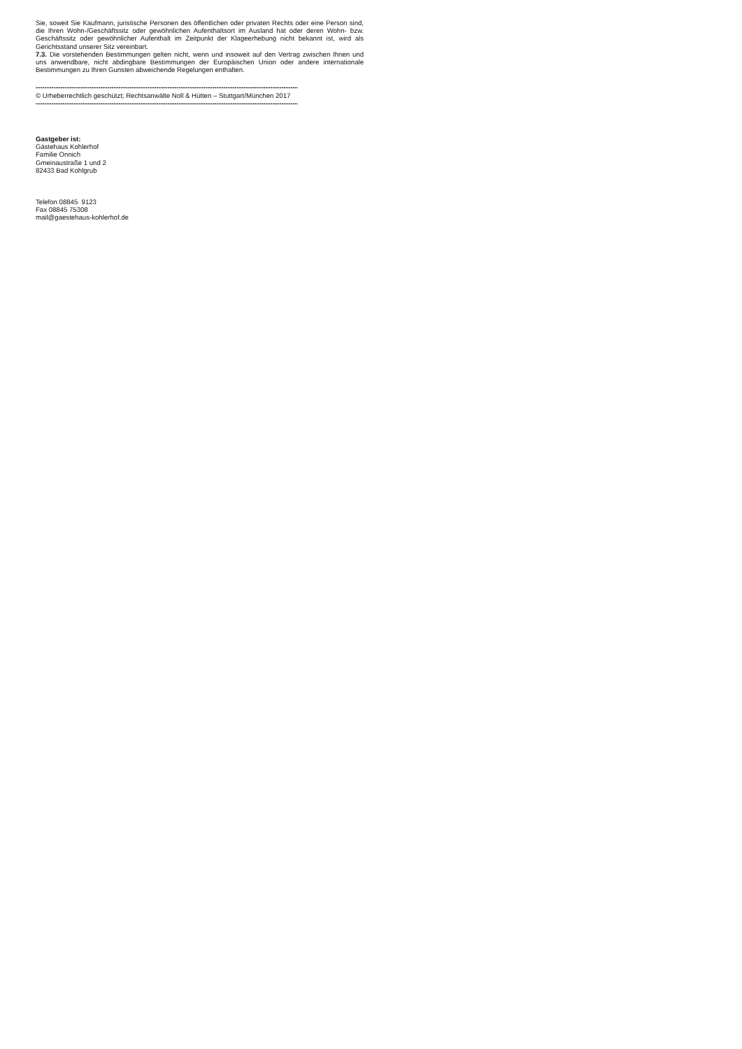Sie, soweit Sie Kaufmann, juristische Personen des öffentlichen oder privaten Rechts oder eine Person sind, die Ihren Wohn-/Geschäftssitz oder gewöhnlichen Aufenthaltsort im Ausland hat oder deren Wohn- bzw. Geschäftssitz oder gewöhnlicher Aufenthalt im Zeitpunkt der Klageerhebung nicht bekannt ist, wird als Gerichtsstand unserer Sitz vereinbart.
7.3. Die vorstehenden Bestimmungen gelten nicht, wenn und insoweit auf den Vertrag zwischen Ihnen und uns anwendbare, nicht abdingbare Bestimmungen der Europäischen Union oder andere internationale Bestimmungen zu Ihren Gunsten abweichende Regelungen enthalten.
----------------------------------------------------------------------------------------------------------------------------------------
© Urheberrechtlich geschützt; Rechtsanwälte Noll & Hütten – Stuttgart/München 2017
----------------------------------------------------------------------------------------------------------------------------------------
Gastgeber ist:
Gästehaus Kohlerhof
Familie Onnich
Gmeinaustraße 1 und 2
82433 Bad Kohlgrub
Telefon 08845 9123
Fax 08845 75308
mail@gaestehaus-kohlerhof.de